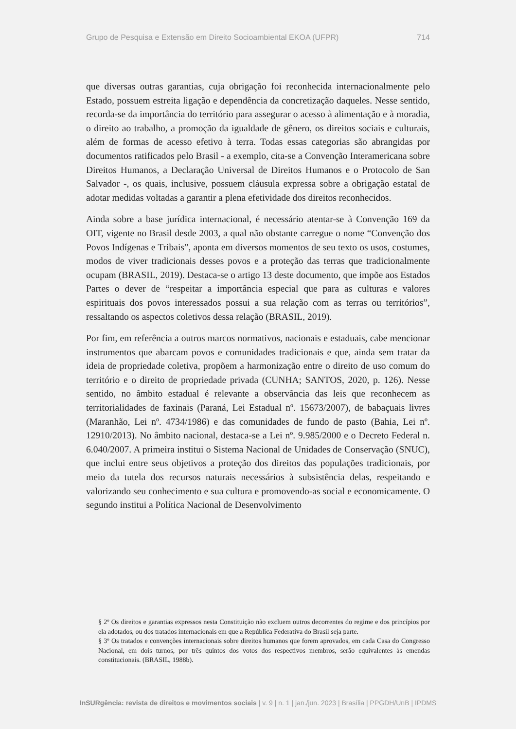Grupo de Pesquisa e Extensão em Direito Socioambiental EKOA (UFPR) 714
que diversas outras garantias, cuja obrigação foi reconhecida internacionalmente pelo Estado, possuem estreita ligação e dependência da concretização daqueles. Nesse sentido, recorda-se da importância do território para assegurar o acesso à alimentação e à moradia, o direito ao trabalho, a promoção da igualdade de gênero, os direitos sociais e culturais, além de formas de acesso efetivo à terra. Todas essas categorias são abrangidas por documentos ratificados pelo Brasil - a exemplo, cita-se a Convenção Interamericana sobre Direitos Humanos, a Declaração Universal de Direitos Humanos e o Protocolo de San Salvador -, os quais, inclusive, possuem cláusula expressa sobre a obrigação estatal de adotar medidas voltadas a garantir a plena efetividade dos direitos reconhecidos.
Ainda sobre a base jurídica internacional, é necessário atentar-se à Convenção 169 da OIT, vigente no Brasil desde 2003, a qual não obstante carregue o nome “Convenção dos Povos Indígenas e Tribais”, aponta em diversos momentos de seu texto os usos, costumes, modos de viver tradicionais desses povos e a proteção das terras que tradicionalmente ocupam (BRASIL, 2019). Destaca-se o artigo 13 deste documento, que impõe aos Estados Partes o dever de “respeitar a importância especial que para as culturas e valores espirituais dos povos interessados possui a sua relação com as terras ou territórios”, ressaltando os aspectos coletivos dessa relação (BRASIL, 2019).
Por fim, em referência a outros marcos normativos, nacionais e estaduais, cabe mencionar instrumentos que abarcam povos e comunidades tradicionais e que, ainda sem tratar da ideia de propriedade coletiva, propõem a harmonização entre o direito de uso comum do território e o direito de propriedade privada (CUNHA; SANTOS, 2020, p. 126). Nesse sentido, no âmbito estadual é relevante a observância das leis que reconhecem as territorialidades de faxinais (Paraná, Lei Estadual nº. 15673/2007), de babaçuais livres (Maranhão, Lei nº. 4734/1986) e das comunidades de fundo de pasto (Bahia, Lei nº. 12910/2013). No âmbito nacional, destaca-se a Lei nº. 9.985/2000 e o Decreto Federal n. 6.040/2007. A primeira institui o Sistema Nacional de Unidades de Conservação (SNUC), que inclui entre seus objetivos a proteção dos direitos das populações tradicionais, por meio da tutela dos recursos naturais necessários à subsistência delas, respeitando e valorizando seu conhecimento e sua cultura e promovendo-as social e economicamente. O segundo institui a Política Nacional de Desenvolvimento
§ 2º Os direitos e garantias expressos nesta Constituição não excluem outros decorrentes do regime e dos princípios por ela adotados, ou dos tratados internacionais em que a República Federativa do Brasil seja parte.
§ 3º Os tratados e convenções internacionais sobre direitos humanos que forem aprovados, em cada Casa do Congresso Nacional, em dois turnos, por três quintos dos votos dos respectivos membros, serão equivalentes às emendas constitucionais. (BRASIL, 1988b).
InSURgência: revista de direitos e movimentos sociais | v. 9 | n. 1 | jan./jun. 2023 | Brasília | PPGDH/UnB | IPDMS